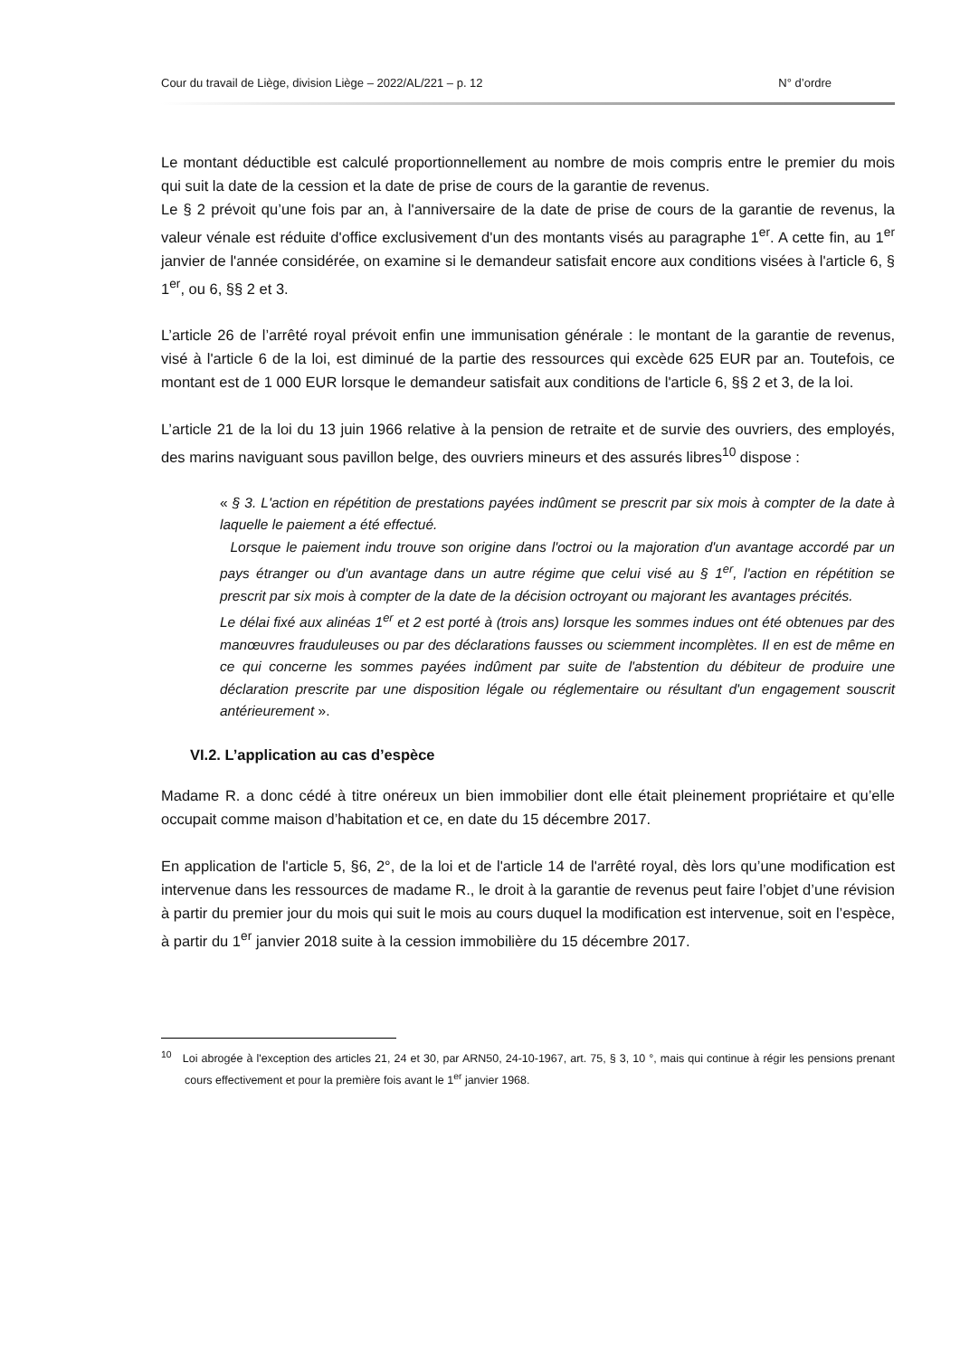Cour du travail de Liège, division Liège – 2022/AL/221 – p. 12 N° d’ordre
Le montant déductible est calculé proportionnellement au nombre de mois compris entre le premier du mois qui suit la date de la cession et la date de prise de cours de la garantie de revenus.
Le § 2 prévoit qu’une fois par an, à l'anniversaire de la date de prise de cours de la garantie de revenus, la valeur vénale est réduite d'office exclusivement d'un des montants visés au paragraphe 1<sup>er</sup>. A cette fin, au 1<sup>er</sup> janvier de l'année considérée, on examine si le demandeur satisfait encore aux conditions visées à l'article 6, § 1<sup>er</sup>, ou 6, §§ 2 et 3.
L’article 26 de l’arrêté royal prévoit enfin une immunisation générale : le montant de la garantie de revenus, visé à l'article 6 de la loi, est diminué de la partie des ressources qui excède 625 EUR par an. Toutefois, ce montant est de 1 000 EUR lorsque le demandeur satisfait aux conditions de l'article 6, §§ 2 et 3, de la loi.
L’article 21 de la loi du 13 juin 1966 relative à la pension de retraite et de survie des ouvriers, des employés, des marins naviguant sous pavillon belge, des ouvriers mineurs et des assurés libres<sup>10</sup> dispose :
« § 3. L'action en répétition de prestations payées indûment se prescrit par six mois à compter de la date à laquelle le paiement a été effectué.
Lorsque le paiement indu trouve son origine dans l'octroi ou la majoration d'un avantage accordé par un pays étranger ou d'un avantage dans un autre régime que celui visé au § 1<sup>er</sup>, l'action en répétition se prescrit par six mois à compter de la date de la décision octroyant ou majorant les avantages précités.
Le délai fixé aux alinéas 1<sup>er</sup> et 2 est porté à (trois ans) lorsque les sommes indues ont été obtenues par des manœuvres frauduleuses ou par des déclarations fausses ou sciemment incomplètes. Il en est de même en ce qui concerne les sommes payées indûment par suite de l'abstention du débiteur de produire une déclaration prescrite par une disposition légale ou réglementaire ou résultant d'un engagement souscrit antérieurement ».
VI.2. L’application au cas d’espèce
Madame R. a donc cédé à titre onéreux un bien immobilier dont elle était pleinement propriétaire et qu’elle occupait comme maison d’habitation et ce, en date du 15 décembre 2017.
En application de l'article 5, §6, 2°, de la loi et de l'article 14 de l'arrêté royal, dès lors qu’une modification est intervenue dans les ressources de madame R., le droit à la garantie de revenus peut faire l’objet d’une révision à partir du premier jour du mois qui suit le mois au cours duquel la modification est intervenue, soit en l’espèce, à partir du 1<sup>er</sup> janvier 2018 suite à la cession immobilière du 15 décembre 2017.
<sup>10</sup> Loi abrogée à l'exception des articles 21, 24 et 30, par ARN50, 24-10-1967, art. 75, § 3, 10 °, mais qui continue à régir les pensions prenant cours effectivement et pour la première fois avant le 1<sup>er</sup> janvier 1968.